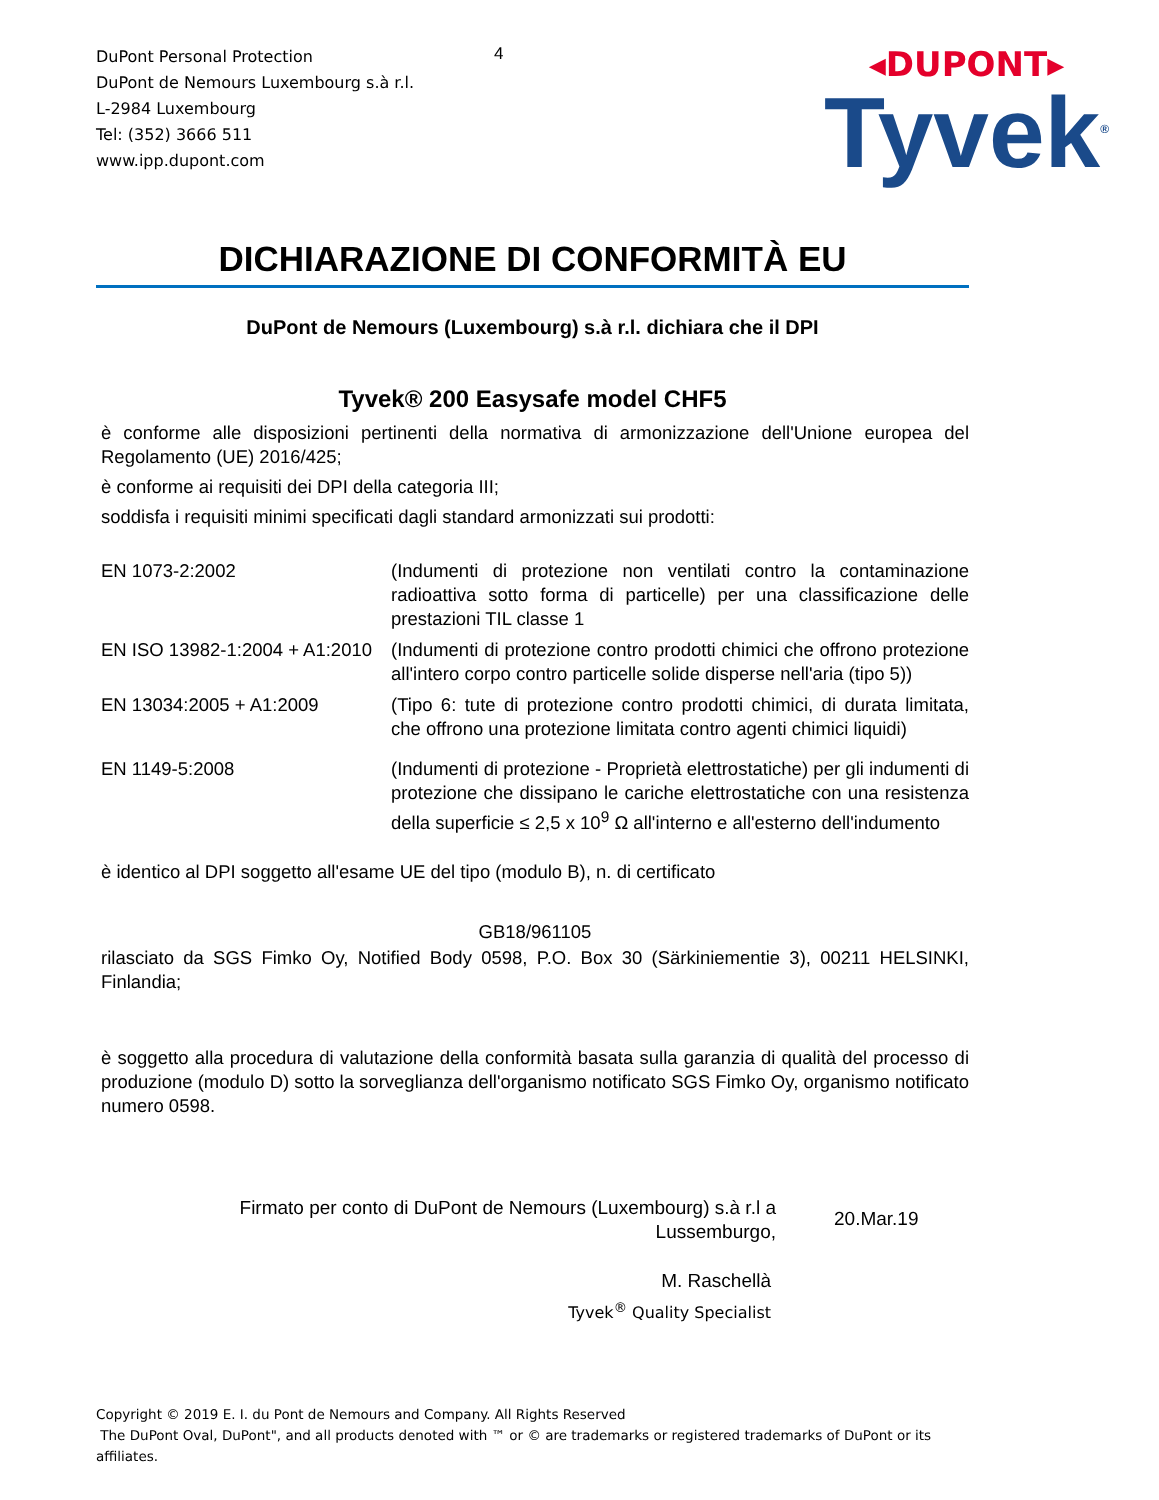DuPont Personal Protection
DuPont de Nemours Luxembourg s.à r.l.
L-2984 Luxembourg
Tel: (352) 3666 511
www.ipp.dupont.com
4
◂DUPONT▸
Tyvek<sup>®</sup>
DICHIARAZIONE DI CONFORMITÀ EU
DuPont de Nemours (Luxembourg) s.à r.l. dichiara che il DPI
Tyvek® 200 Easysafe model CHF5
è conforme alle disposizioni pertinenti della normativa di armonizzazione dell'Unione europea del Regolamento (UE) 2016/425;
è conforme ai requisiti dei DPI della categoria III;
soddisfa i requisiti minimi specificati dagli standard armonizzati sui prodotti:
| EN 1073-2:2002 | (Indumenti di protezione non ventilati contro la contaminazione radioattiva sotto forma di particelle) per una classificazione delle prestazioni TIL classe 1 |
| EN ISO 13982-1:2004 + A1:2010 | (Indumenti di protezione contro prodotti chimici che offrono protezione all'intero corpo contro particelle solide disperse nell'aria (tipo 5)) |
| EN 13034:2005 + A1:2009 | (Tipo 6: tute di protezione contro prodotti chimici, di durata limitata, che offrono una protezione limitata contro agenti chimici liquidi) |
| EN 1149-5:2008 | (Indumenti di protezione - Proprietà elettrostatiche) per gli indumenti di protezione che dissipano le cariche elettrostatiche con una resistenza della superficie ≤ 2,5 x 10<sup>9</sup> Ω all'interno e all'esterno dell'indumento |
è identico al DPI soggetto all'esame UE del tipo (modulo B), n. di certificato
GB18/961105
rilasciato da SGS Fimko Oy, Notified Body 0598, P.O. Box 30 (Särkiniementie 3), 00211 HELSINKI, Finlandia;
è soggetto alla procedura di valutazione della conformità basata sulla garanzia di qualità del processo di produzione (modulo D) sotto la sorveglianza dell'organismo notificato SGS Fimko Oy, organismo notificato numero 0598.
Firmato per conto di DuPont de Nemours (Luxembourg) s.à r.l a
Lussemburgo,
20.Mar.19
M. Raschellà
Tyvek<sup>®</sup> Quality Specialist
Copyright © 2019 E. I. du Pont de Nemours and Company. All Rights Reserved
The DuPont Oval, DuPont", and all products denoted with ™ or © are trademarks or registered trademarks of DuPont or its affiliates.